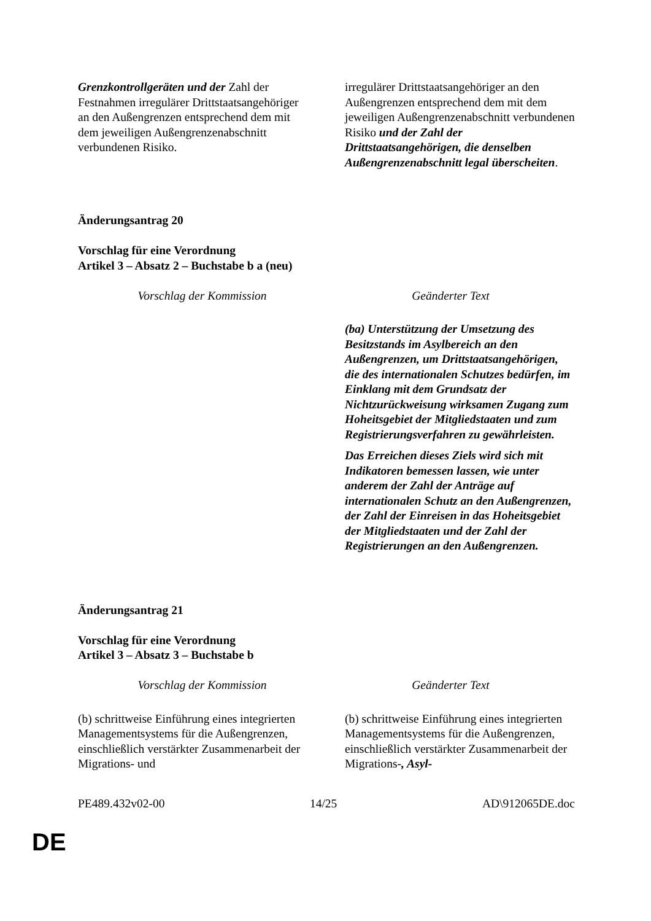| Grenzkontrollgeräten und der Zahl der Festnahmen irregulärer Drittstaatsangehöriger an den Außengrenzen entsprechend dem mit dem jeweiligen Außengrenzenabschnitt verbundenen Risiko. | irregulärer Drittstaatsangehöriger an den Außengrenzen entsprechend dem mit dem jeweiligen Außengrenzenabschnitt verbundenen Risiko und der Zahl der Drittstaatsangehörigen, die denselben Außengrenzenabschnitt legal überscheiten . |
Änderungsantrag 20
Vorschlag für eine Verordnung
Artikel 3 – Absatz 2 – Buchstabe b a (neu)
| Vorschlag der Kommission | Geänderter Text |
| --- | --- |
| | (ba) Unterstützung der Umsetzung des Besitzstands im Asylbereich an den Außengrenzen, um Drittstaatsangehörigen, die des internationalen Schutzes bedürfen, im Einklang mit dem Grundsatz der Nichtzurückweisung wirksamen Zugang zum Hoheitsgebiet der Mitgliedstaaten und zum Registrierungsverfahren zu gewährleisten. Das Erreichen dieses Ziels wird sich mit Indikatoren bemessen lassen, wie unter anderem der Zahl der Anträge auf internationalen Schutz an den Außengrenzen, der Zahl der Einreisen in das Hoheitsgebiet der Mitgliedstaaten und der Zahl der Registrierungen an den Außengrenzen. |
Änderungsantrag 21
Vorschlag für eine Verordnung
Artikel 3 – Absatz 3 – Buchstabe b
| Vorschlag der Kommission | Geänderter Text |
| --- | --- |
| (b) schrittweise Einführung eines integrierten Managementsystems für die Außengrenzen, einschließlich verstärkter Zusammenarbeit der Migrations- und | (b) schrittweise Einführung eines integrierten Managementsystems für die Außengrenzen, einschließlich verstärkter Zusammenarbeit der Migrations- , Asyl- |
PE489.432v02-00 14/25 AD\912065DE.doc
DE